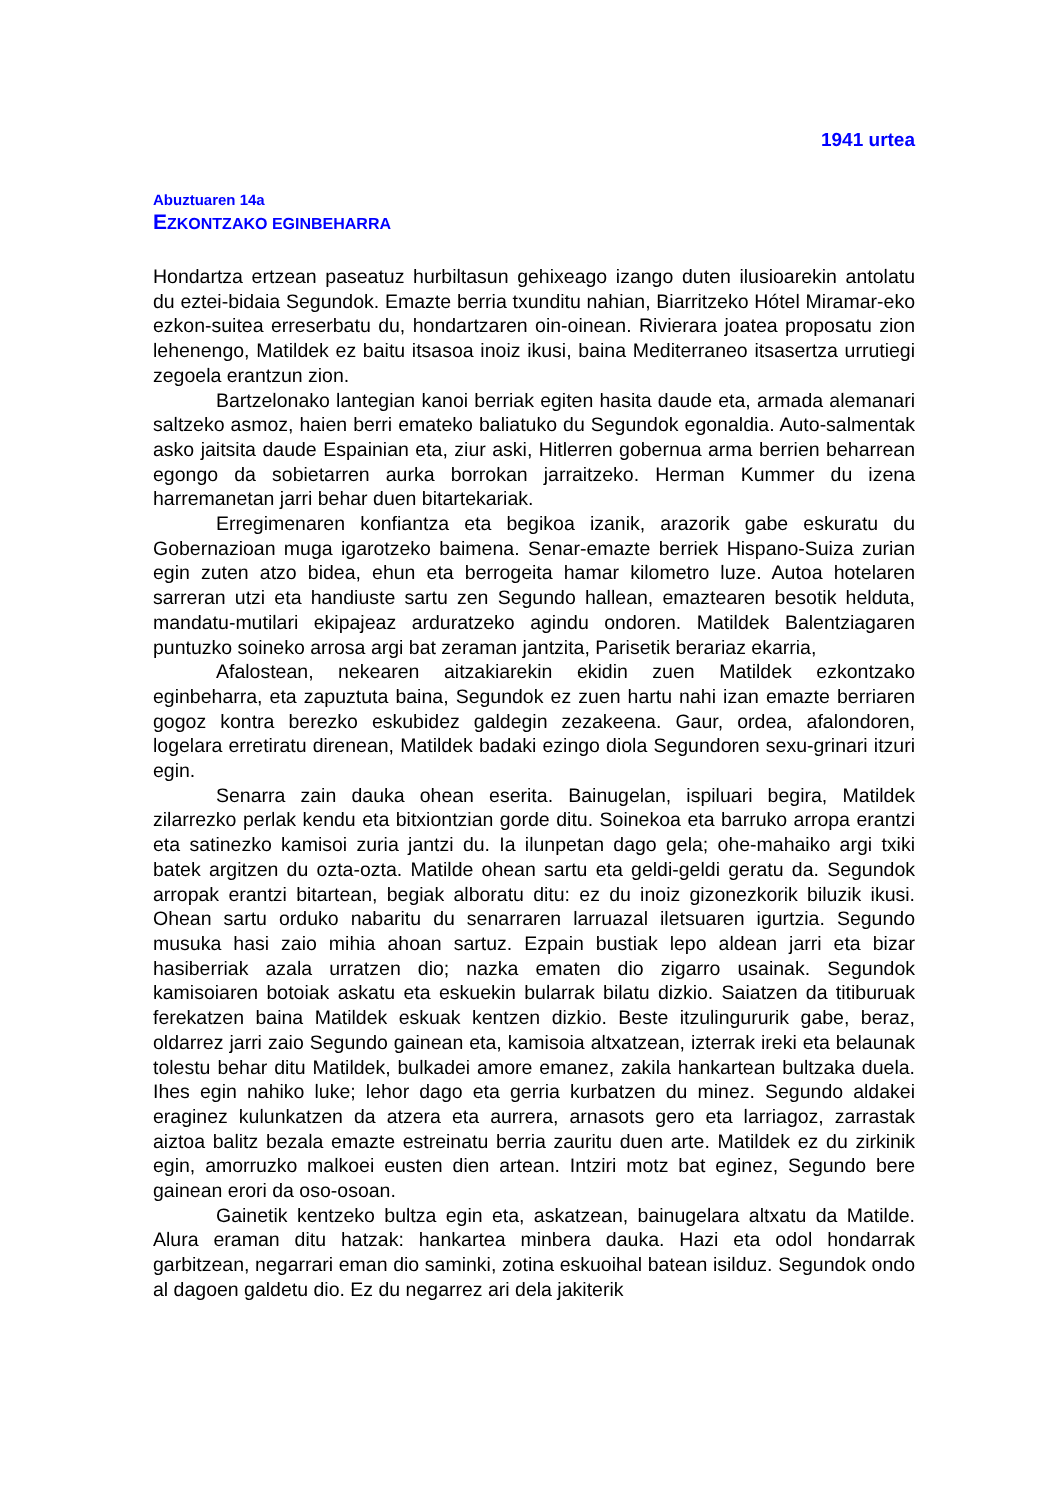1941 urtea
Abuztuaren 14a
EZKONTZAKO EGINBEHARRA
Hondartza ertzean paseatuz hurbiltasun gehixeago izango duten ilusioarekin antolatu du eztei-bidaia Segundok. Emazte berria txunditu nahian, Biarritzeko Hótel Miramar-eko ezkon-suitea erreserbatu du, hondartzaren oin-oinean. Rivierara joatea proposatu zion lehenengo, Matildek ez baitu itsasoa inoiz ikusi, baina Mediterraneo itsasertza urrutiegi zegoela erantzun zion.
Bartzelonako lantegian kanoi berriak egiten hasita daude eta, armada alemanari saltzeko asmoz, haien berri emateko baliatuko du Segundok egonaldia. Auto-salmentak asko jaitsita daude Espainian eta, ziur aski, Hitlerren gobernua arma berrien beharrean egongo da sobietarren aurka borrokan jarraitzeko. Herman Kummer du izena harremanetan jarri behar duen bitartekariak.
Erregimenaren konfiantza eta begikoa izanik, arazorik gabe eskuratu du Gobernazioan muga igarotzeko baimena. Senar-emazte berriek Hispano-Suiza zurian egin zuten atzo bidea, ehun eta berrogeita hamar kilometro luze. Autoa hotelaren sarreran utzi eta handiuste sartu zen Segundo hallean, emaztearen besotik helduta, mandatu-mutilari ekipajeaz arduratzeko agindu ondoren. Matildek Balentziagaren puntuzko soineko arrosa argi bat zeraman jantzita, Parisetik berariaz ekarria,
Afalostean, nekearen aitzakiarekin ekidin zuen Matildek ezkontzako eginbeharra, eta zapuztuta baina, Segundok ez zuen hartu nahi izan emazte berriaren gogoz kontra berezko eskubidez galdegin zezakeena. Gaur, ordea, afalondoren, logelara erretiratu direnean, Matildek badaki ezingo diola Segundoren sexu-grinari itzuri egin.
Senarra zain dauka ohean eserita. Bainugelan, ispiluari begira, Matildek zilarrezko perlak kendu eta bitxiontzian gorde ditu. Soinekoa eta barruko arropa erantzi eta satinezko kamisoi zuria jantzi du. Ia ilunpetan dago gela; ohe-mahaiko argi txiki batek argitzen du ozta-ozta. Matilde ohean sartu eta geldi-geldi geratu da. Segundok arropak erantzi bitartean, begiak alboratu ditu: ez du inoiz gizonezkorik biluzik ikusi. Ohean sartu orduko nabaritu du senarraren larruazal iletsuaren igurtzia. Segundo musuka hasi zaio mihia ahoan sartuz. Ezpain bustiak lepo aldean jarri eta bizar hasiberriak azala urratzen dio; nazka ematen dio zigarro usainak. Segundok kamisoiaren botoiak askatu eta eskuekin bularrak bilatu dizkio. Saiatzen da titiburuak ferekatzen baina Matildek eskuak kentzen dizkio. Beste itzulingururik gabe, beraz, oldarrez jarri zaio Segundo gainean eta, kamisoia altxatzean, izterrak ireki eta belaunak tolestu behar ditu Matildek, bulkadei amore emanez, zakila hankartean bultzaka duela. Ihes egin nahiko luke; lehor dago eta gerria kurbatzen du minez. Segundo aldakei eraginez kulunkatzen da atzera eta aurrera, arnasots gero eta larriagoz, zarrastak aiztoa balitz bezala emazte estreinatu berria zauritu duen arte. Matildek ez du zirkinik egin, amorruzko malkoei eusten dien artean. Intziri motz bat eginez, Segundo bere gainean erori da oso-osoan.
Gainetik kentzeko bultza egin eta, askatzean, bainugelara altxatu da Matilde. Alura eraman ditu hatzak: hankartea minbera dauka. Hazi eta odol hondarrak garbitzean, negarrari eman dio saminki, zotina eskuoihal batean isilduz. Segundok ondo al dagoen galdetu dio. Ez du negarrez ari dela jakiterik